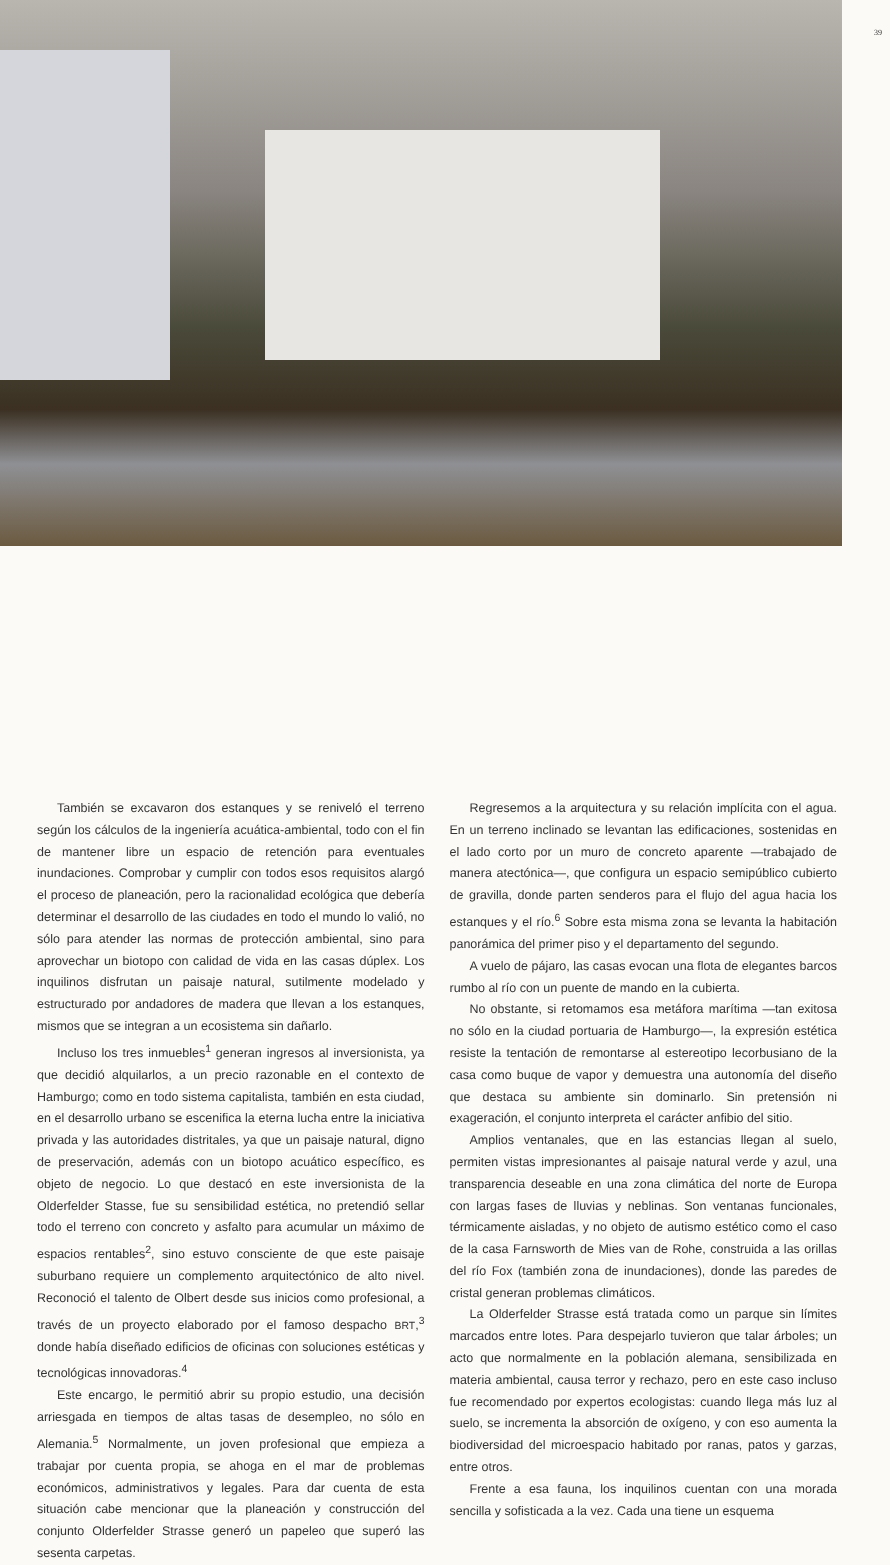39
También se excavaron dos estanques y se reniveló el terreno según los cálculos de la ingeniería acuática-ambiental, todo con el fin de mantener libre un espacio de retención para eventuales inundaciones. Comprobar y cumplir con todos esos requisitos alargó el proceso de planeación, pero la racionalidad ecológica que debería determinar el desarrollo de las ciudades en todo el mundo lo valió, no sólo para atender las normas de protección ambiental, sino para aprovechar un biotopo con calidad de vida en las casas dúplex. Los inquilinos disfrutan un paisaje natural, sutilmente modelado y estructurado por andadores de madera que llevan a los estanques, mismos que se integran a un ecosistema sin dañarlo.
Incluso los tres inmuebles<sup>1</sup> generan ingresos al inversionista, ya que decidió alquilarlos, a un precio razonable en el contexto de Hamburgo; como en todo sistema capitalista, también en esta ciudad, en el desarrollo urbano se escenifica la eterna lucha entre la iniciativa privada y las autoridades distritales, ya que un paisaje natural, digno de preservación, además con un biotopo acuático específico, es objeto de negocio. Lo que destacó en este inversionista de la Olderfelder Stasse, fue su sensibilidad estética, no pretendió sellar todo el terreno con concreto y asfalto para acumular un máximo de espacios rentables<sup>2</sup>, sino estuvo consciente de que este paisaje suburbano requiere un complemento arquitectónico de alto nivel. Reconoció el talento de Olbert desde sus inicios como profesional, a través de un proyecto elaborado por el famoso despacho BRT,<sup>3</sup> donde había diseñado edificios de oficinas con soluciones estéticas y tecnológicas innovadoras.<sup>4</sup>
Este encargo, le permitió abrir su propio estudio, una decisión arriesgada en tiempos de altas tasas de desempleo, no sólo en Alemania.<sup>5</sup> Normalmente, un joven profesional que empieza a trabajar por cuenta propia, se ahoga en el mar de problemas económicos, administrativos y legales. Para dar cuenta de esta situación cabe mencionar que la planeación y construcción del conjunto Olderfelder Strasse generó un papeleo que superó las sesenta carpetas.
Regresemos a la arquitectura y su relación implícita con el agua. En un terreno inclinado se levantan las edificaciones, sostenidas en el lado corto por un muro de concreto aparente —trabajado de manera atectónica—, que configura un espacio semipúblico cubierto de gravilla, donde parten senderos para el flujo del agua hacia los estanques y el río.<sup>6</sup> Sobre esta misma zona se levanta la habitación panorámica del primer piso y el departamento del segundo.
A vuelo de pájaro, las casas evocan una flota de elegantes barcos rumbo al río con un puente de mando en la cubierta.
No obstante, si retomamos esa metáfora marítima —tan exitosa no sólo en la ciudad portuaria de Hamburgo—, la expresión estética resiste la tentación de remontarse al estereotipo lecorbusiano de la casa como buque de vapor y demuestra una autonomía del diseño que destaca su ambiente sin dominarlo. Sin pretensión ni exageración, el conjunto interpreta el carácter anfibio del sitio.
Amplios ventanales, que en las estancias llegan al suelo, permiten vistas impresionantes al paisaje natural verde y azul, una transparencia deseable en una zona climática del norte de Europa con largas fases de lluvias y neblinas. Son ventanas funcionales, térmicamente aisladas, y no objeto de autismo estético como el caso de la casa Farnsworth de Mies van de Rohe, construida a las orillas del río Fox (también zona de inundaciones), donde las paredes de cristal generan problemas climáticos.
La Olderfelder Strasse está tratada como un parque sin límites marcados entre lotes. Para despejarlo tuvieron que talar árboles; un acto que normalmente en la población alemana, sensibilizada en materia ambiental, causa terror y rechazo, pero en este caso incluso fue recomendado por expertos ecologistas: cuando llega más luz al suelo, se incrementa la absorción de oxígeno, y con eso aumenta la biodiversidad del microespacio habitado por ranas, patos y garzas, entre otros.
Frente a esa fauna, los inquilinos cuentan con una morada sencilla y sofisticada a la vez. Cada una tiene un esquema